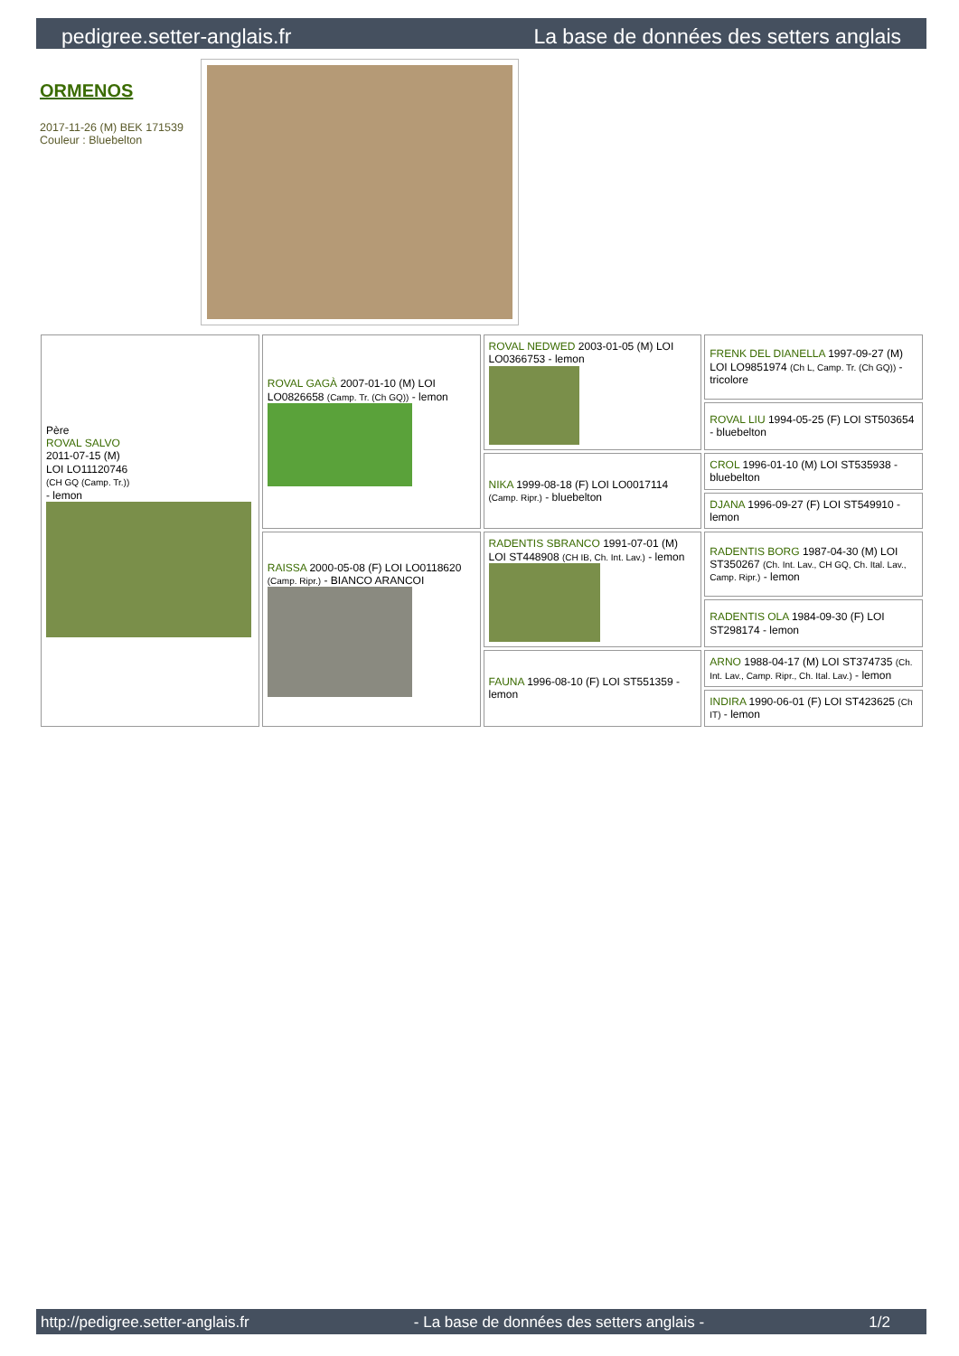pedigree.setter-anglais.fr La base de données des setters anglais
ORMENOS
2017-11-26 (M) BEK 171539
Couleur : Bluebelton
| Père ROVAL SALVO 2011-07-15 (M) LOI LO11120746 (CH GQ (Camp. Tr.)) - lemon | ROVAL GAGÀ 2007-01-10 (M) LOI LO0826658 (Camp. Tr. (Ch GQ)) - lemon | ROVAL NEDWED 2003-01-05 (M) LOI LO0366753 - lemon | FRENK DEL DIANELLA 1997-09-27 (M) LOI LO9851974 (Ch L, Camp. Tr. (Ch GQ)) - tricolore |
| | | | ROVAL LIU 1994-05-25 (F) LOI ST503654 - bluebelton |
| | | NIKA 1999-08-18 (F) LOI LO0017114 (Camp. Ripr.) - bluebelton | CROL 1996-01-10 (M) LOI ST535938 - bluebelton |
| | | | DJANA 1996-09-27 (F) LOI ST549910 - lemon |
| | RAISSA 2000-05-08 (F) LOI LO0118620 (Camp. Ripr.) - BIANCO ARANCOI | RADENTIS SBRANCO 1991-07-01 (M) LOI ST448908 (CH IB, Ch. Int. Lav.) - lemon | RADENTIS BORG 1987-04-30 (M) LOI ST350267 (Ch. Int. Lav., CH GQ, Ch. Ital. Lav., Camp. Ripr.) - lemon |
| | | | RADENTIS OLA 1984-09-30 (F) LOI ST298174 - lemon |
| | | FAUNA 1996-08-10 (F) LOI ST551359 - lemon | ARNO 1988-04-17 (M) LOI ST374735 (Ch. Int. Lav., Camp. Ripr., Ch. Ital. Lav.) - lemon |
| | | | INDIRA 1990-06-01 (F) LOI ST423625 (Ch IT) - lemon |
http://pedigree.setter-anglais.fr - La base de données des setters anglais - 1/2